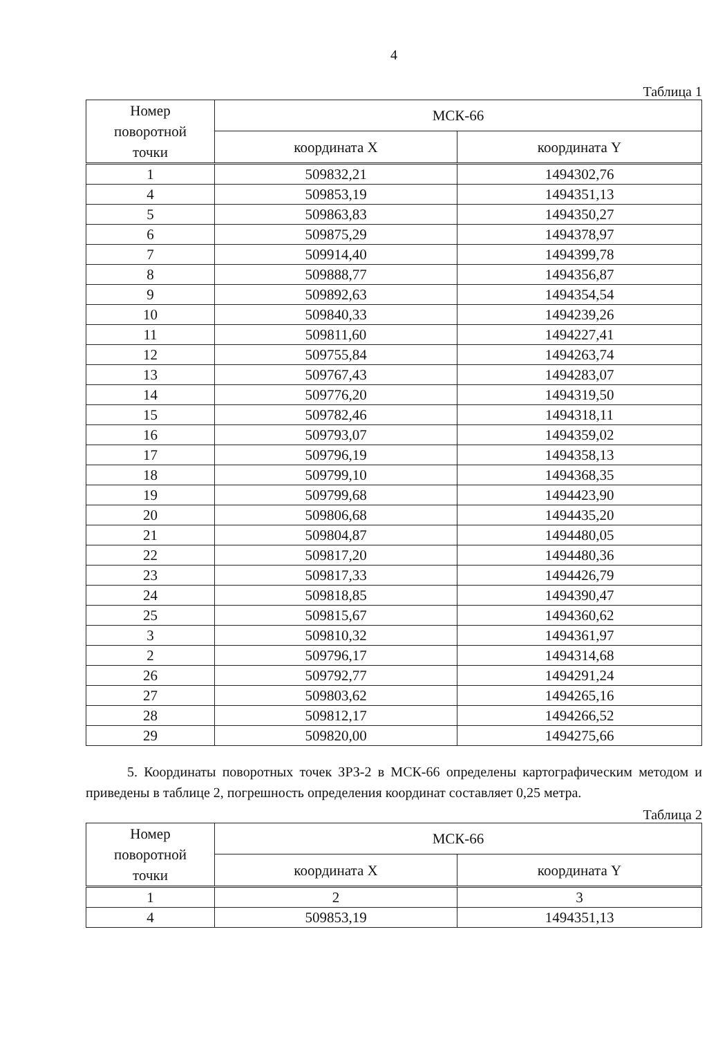4
Таблица 1
| Номер поворотной точки | МСК-66 | |
| --- | --- | --- |
| | координата X | координата Y |
| 1 | 509832,21 | 1494302,76 |
| 4 | 509853,19 | 1494351,13 |
| 5 | 509863,83 | 1494350,27 |
| 6 | 509875,29 | 1494378,97 |
| 7 | 509914,40 | 1494399,78 |
| 8 | 509888,77 | 1494356,87 |
| 9 | 509892,63 | 1494354,54 |
| 10 | 509840,33 | 1494239,26 |
| 11 | 509811,60 | 1494227,41 |
| 12 | 509755,84 | 1494263,74 |
| 13 | 509767,43 | 1494283,07 |
| 14 | 509776,20 | 1494319,50 |
| 15 | 509782,46 | 1494318,11 |
| 16 | 509793,07 | 1494359,02 |
| 17 | 509796,19 | 1494358,13 |
| 18 | 509799,10 | 1494368,35 |
| 19 | 509799,68 | 1494423,90 |
| 20 | 509806,68 | 1494435,20 |
| 21 | 509804,87 | 1494480,05 |
| 22 | 509817,20 | 1494480,36 |
| 23 | 509817,33 | 1494426,79 |
| 24 | 509818,85 | 1494390,47 |
| 25 | 509815,67 | 1494360,62 |
| 3 | 509810,32 | 1494361,97 |
| 2 | 509796,17 | 1494314,68 |
| 26 | 509792,77 | 1494291,24 |
| 27 | 509803,62 | 1494265,16 |
| 28 | 509812,17 | 1494266,52 |
| 29 | 509820,00 | 1494275,66 |
5. Координаты поворотных точек ЗРЗ-2 в МСК-66 определены картографическим методом и приведены в таблице 2, погрешность определения координат составляет 0,25 метра.
Таблица 2
| Номер поворотной точки | МСК-66 | |
| --- | --- | --- |
| | координата X | координата Y |
| 1 | 2 | 3 |
| 4 | 509853,19 | 1494351,13 |